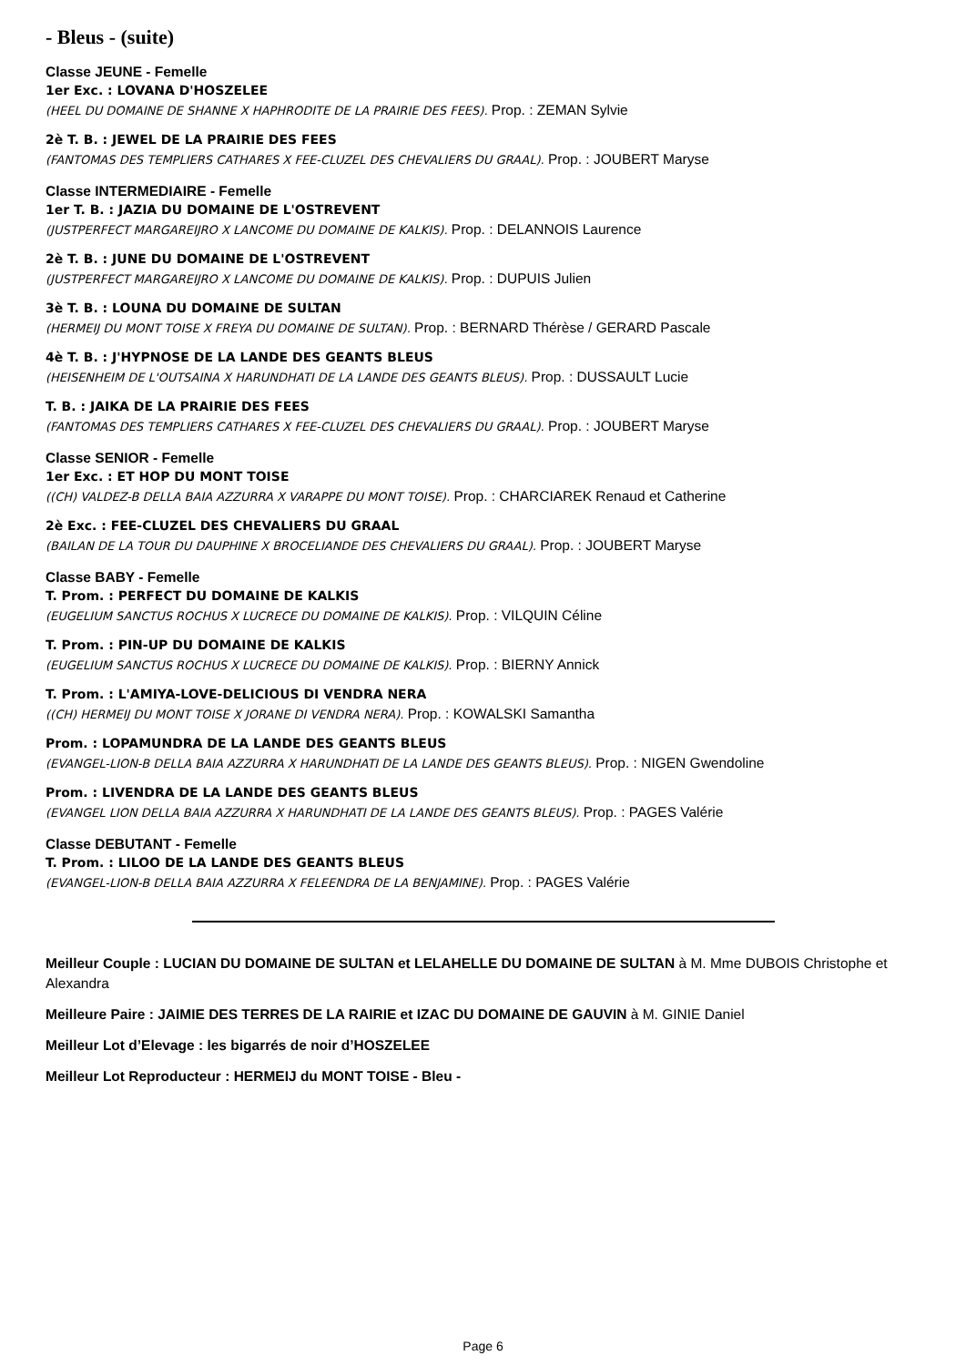- Bleus - (suite)
Classe JEUNE - Femelle
1er Exc. : LOVANA D'HOSZELEE
(HEEL DU DOMAINE DE SHANNE X HAPHRODITE DE LA PRAIRIE DES FEES). Prop. : ZEMAN Sylvie
2è T. B. : JEWEL DE LA PRAIRIE DES FEES
(FANTOMAS DES TEMPLIERS CATHARES X FEE-CLUZEL DES CHEVALIERS DU GRAAL). Prop. : JOUBERT Maryse
Classe INTERMEDIAIRE - Femelle
1er T. B. : JAZIA DU DOMAINE DE L'OSTREVENT
(JUSTPERFECT MARGAREIJRO X LANCOME DU DOMAINE DE KALKIS). Prop. : DELANNOIS Laurence
2è T. B. : JUNE DU DOMAINE DE L'OSTREVENT
(JUSTPERFECT MARGAREIJRO X LANCOME DU DOMAINE DE KALKIS). Prop. : DUPUIS Julien
3è T. B. : LOUNA DU DOMAINE DE SULTAN
(HERMEIJ DU MONT TOISE X FREYA DU DOMAINE DE SULTAN). Prop. : BERNARD Thérèse / GERARD Pascale
4è T. B. : J'HYPNOSE DE LA LANDE DES GEANTS BLEUS
(HEISENHEIM DE L'OUTSAINA X HARUNDHATI DE LA LANDE DES GEANTS BLEUS). Prop. : DUSSAULT Lucie
T. B. : JAIKA DE LA PRAIRIE DES FEES
(FANTOMAS DES TEMPLIERS CATHARES X FEE-CLUZEL DES CHEVALIERS DU GRAAL). Prop. : JOUBERT Maryse
Classe SENIOR - Femelle
1er Exc. : ET HOP DU MONT TOISE
((CH) VALDEZ-B DELLA BAIA AZZURRA X VARAPPE DU MONT TOISE). Prop. : CHARCIAREK Renaud et Catherine
2è Exc. : FEE-CLUZEL DES CHEVALIERS DU GRAAL
(BAILAN DE LA TOUR DU DAUPHINE X BROCELIANDE DES CHEVALIERS DU GRAAL). Prop. : JOUBERT Maryse
Classe BABY - Femelle
T. Prom. : PERFECT DU DOMAINE DE KALKIS
(EUGELIUM SANCTUS ROCHUS X LUCRECE DU DOMAINE DE KALKIS). Prop. : VILQUIN Céline
T. Prom. : PIN-UP DU DOMAINE DE KALKIS
(EUGELIUM SANCTUS ROCHUS X LUCRECE DU DOMAINE DE KALKIS). Prop. : BIERNY Annick
T. Prom. : L'AMIYA-LOVE-DELICIOUS DI VENDRA NERA
((CH) HERMEIJ DU MONT TOISE X JORANE DI VENDRA NERA). Prop. : KOWALSKI Samantha
Prom. : LOPAMUNDRA DE LA LANDE DES GEANTS BLEUS
(EVANGEL-LION-B DELLA BAIA AZZURRA X HARUNDHATI DE LA LANDE DES GEANTS BLEUS). Prop. : NIGEN Gwendoline
Prom. : LIVENDRA DE LA LANDE DES GEANTS BLEUS
(EVANGEL LION DELLA BAIA AZZURRA X HARUNDHATI DE LA LANDE DES GEANTS BLEUS). Prop. : PAGES Valérie
Classe DEBUTANT - Femelle
T. Prom. : LILOO DE LA LANDE DES GEANTS BLEUS
(EVANGEL-LION-B DELLA BAIA AZZURRA X FELEENDRA DE LA BENJAMINE). Prop. : PAGES Valérie
Meilleur Couple : LUCIAN DU DOMAINE DE SULTAN et LELAHELLE DU DOMAINE DE SULTAN à M. Mme DUBOIS Christophe et Alexandra
Meilleure Paire : JAIMIE DES TERRES DE LA RAIRIE et IZAC DU DOMAINE DE GAUVIN à M. GINIE Daniel
Meilleur Lot d’Elevage : les bigarrés de noir d’HOSZELEE
Meilleur Lot Reproducteur : HERMEIJ du MONT TOISE - Bleu -
Page 6